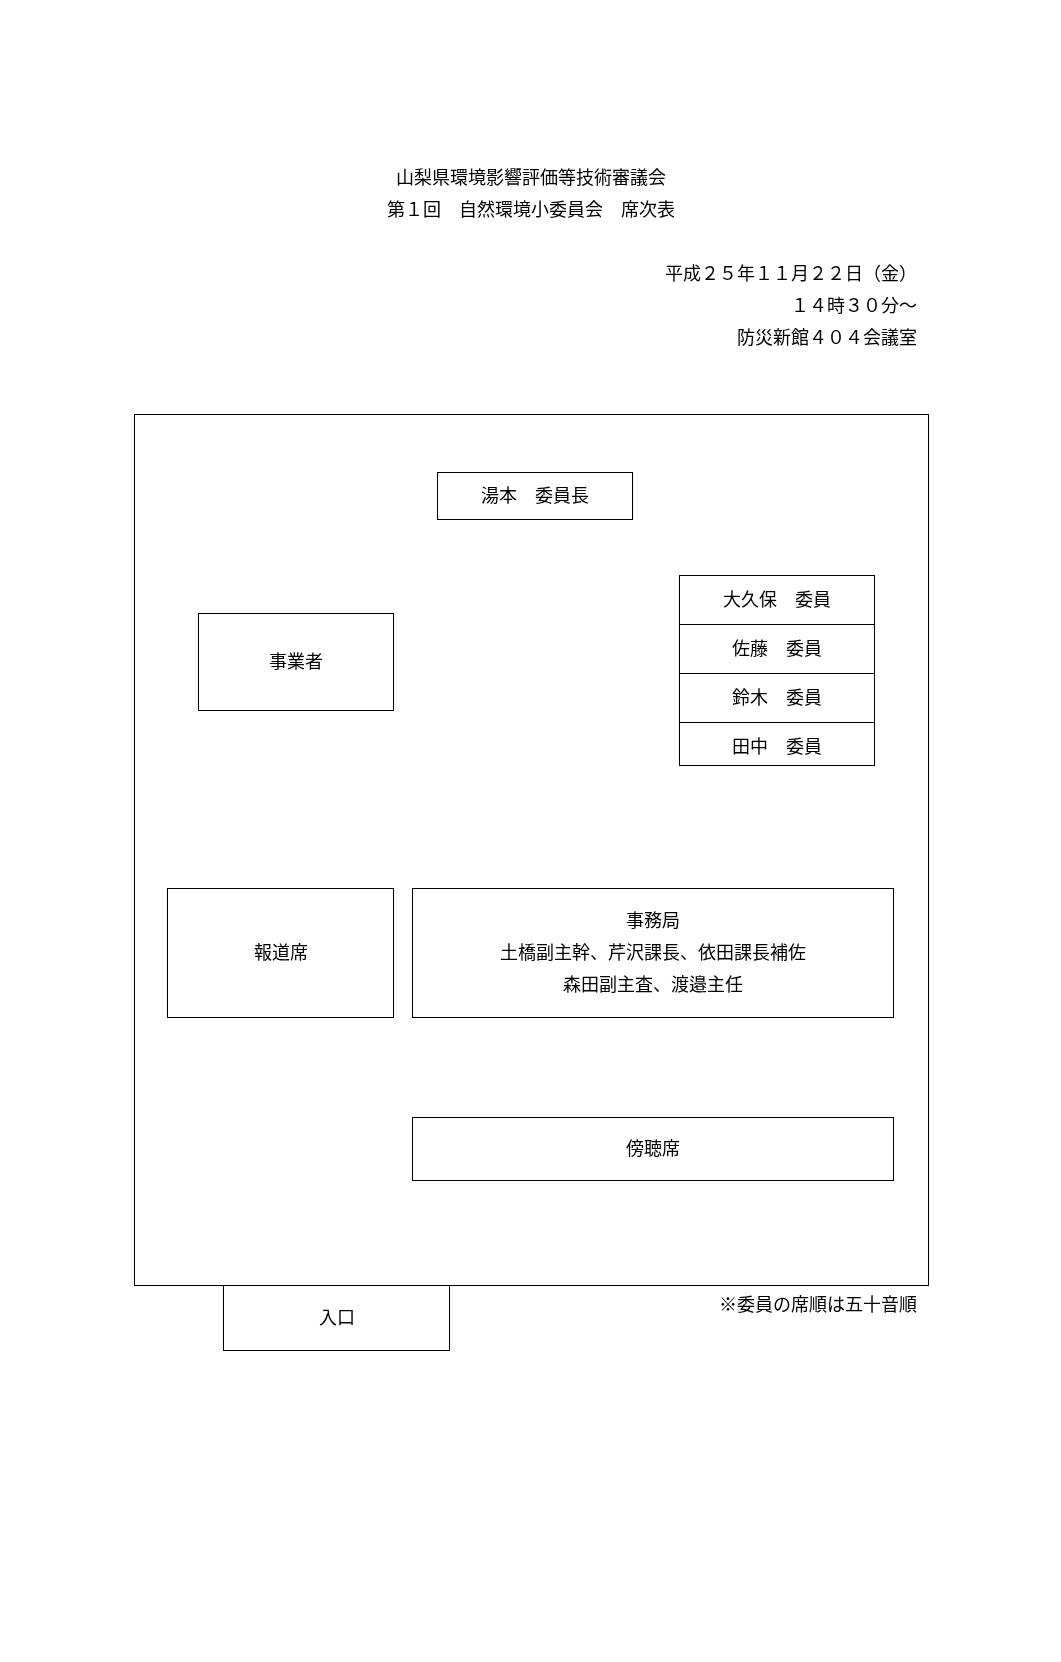山梨県環境影響評価等技術審議会
第１回　自然環境小委員会　席次表
平成２５年１１月２２日（金）
１４時３０分～
防災新館４０４会議室
湯本　委員長
事業者
大久保　委員
佐藤　委員
鈴木　委員
田中　委員
報道席 事務局
土橋副主幹、芹沢課長、依田課長補佐
森田副主査、渡邉主任
傍聴席
入口
※委員の席順は五十音順